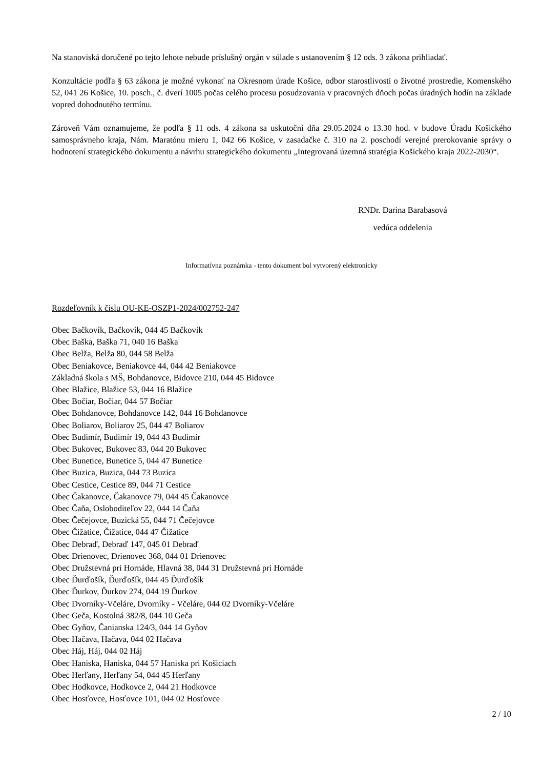Na stanoviská doručené po tejto lehote nebude príslušný orgán v súlade s ustanovením § 12 ods. 3 zákona prihliadať.
Konzultácie podľa § 63 zákona je možné vykonať na Okresnom úrade Košice, odbor starostlivosti o životné prostredie, Komenského 52, 041 26 Košice, 10. posch., č. dverí 1005 počas celého procesu posudzovania v pracovných dňoch počas úradných hodín na základe vopred dohodnutého termínu.
Zároveň Vám oznamujeme, že podľa § 11 ods. 4 zákona sa uskutoční dňa 29.05.2024 o 13.30 hod. v budove Úradu Košického samosprávneho kraja, Nám. Maratónu mieru 1, 042 66 Košice, v zasadačke č. 310 na 2. poschodí verejné prerokovanie správy o hodnotení strategického dokumentu a návrhu strategického dokumentu „Integrovaná územná stratégia Košického kraja 2022-2030“.
RNDr. Darina Barabasová
vedúca oddelenia
Informatívna poznámka - tento dokument bol vytvorený elektronicky
Rozdeľovník k číslu OU-KE-OSZP1-2024/002752-247
Obec Bačkovík, Bačkovík, 044 45 Bačkovík
Obec Baška, Baška 71, 040 16 Baška
Obec Belža, Belža 80, 044 58 Belža
Obec Beniakovce, Beniakovce 44, 044 42 Beniakovce
Základná škola s MŠ, Bohdanovce, Bidovce 210, 044 45 Bidovce
Obec Blažice, Blažice 53, 044 16 Blažice
Obec Bočiar, Bočiar, 044 57 Bočiar
Obec Bohdanovce, Bohdanovce 142, 044 16 Bohdanovce
Obec Boliarov, Boliarov 25, 044 47 Boliarov
Obec Budimír, Budimír 19, 044 43 Budimír
Obec Bukovec, Bukovec 83, 044 20 Bukovec
Obec Bunetice, Bunetice 5, 044 47 Bunetice
Obec Buzica, Buzica, 044 73 Buzica
Obec Cestice, Cestice 89, 044 71 Cestice
Obec Čakanovce, Čakanovce 79, 044 45 Čakanovce
Obec Čaňa, Osloboditeľov 22, 044 14 Čaňa
Obec Čečejovce, Buzická 55, 044 71 Čečejovce
Obec Čižatice, Čižatice, 044 47 Čižatice
Obec Debraď, Debraď 147, 045 01 Debraď
Obec Drienovec, Drienovec 368, 044 01 Drienovec
Obec Družstevná pri Hornáde, Hlavná 38, 044 31 Družstevná pri Hornáde
Obec Ďurďošík, Ďurďošík, 044 45 Ďurďošík
Obec Ďurkov, Ďurkov 274, 044 19 Ďurkov
Obec Dvorníky-Včeláre, Dvorníky - Včeláre, 044 02 Dvorníky-Včeláre
Obec Geča, Kostolná 382/8, 044 10 Geča
Obec Gyňov, Čanianska 124/3, 044 14 Gyňov
Obec Hačava, Hačava, 044 02 Hačava
Obec Háj, Háj, 044 02 Háj
Obec Haniska, Haniska, 044 57 Haniska pri Košiciach
Obec Herľany, Herľany 54, 044 45 Herľany
Obec Hodkovce, Hodkovce 2, 044 21 Hodkovce
Obec Hosťovce, Hosťovce 101, 044 02 Hosťovce
2 / 10